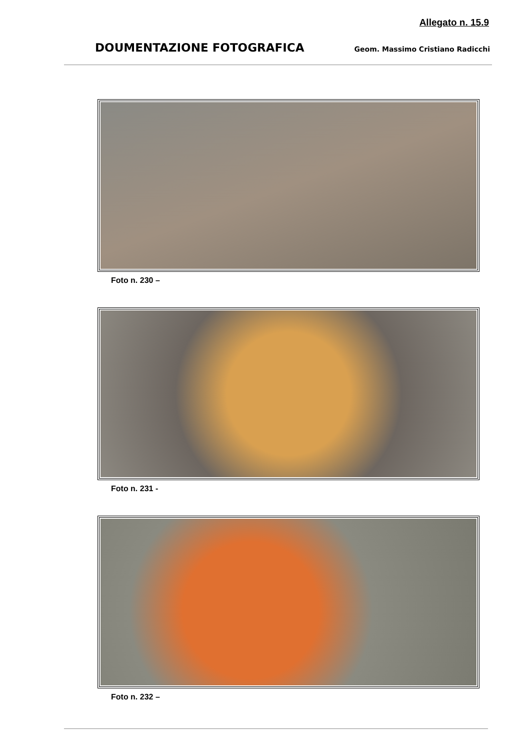Allegato n. 15.9
DOUMENTAZIONE FOTOGRAFICA Geom. Massimo Cristiano Radicchi
Foto n. 230 –
Foto n. 231 -
Foto n. 232 –